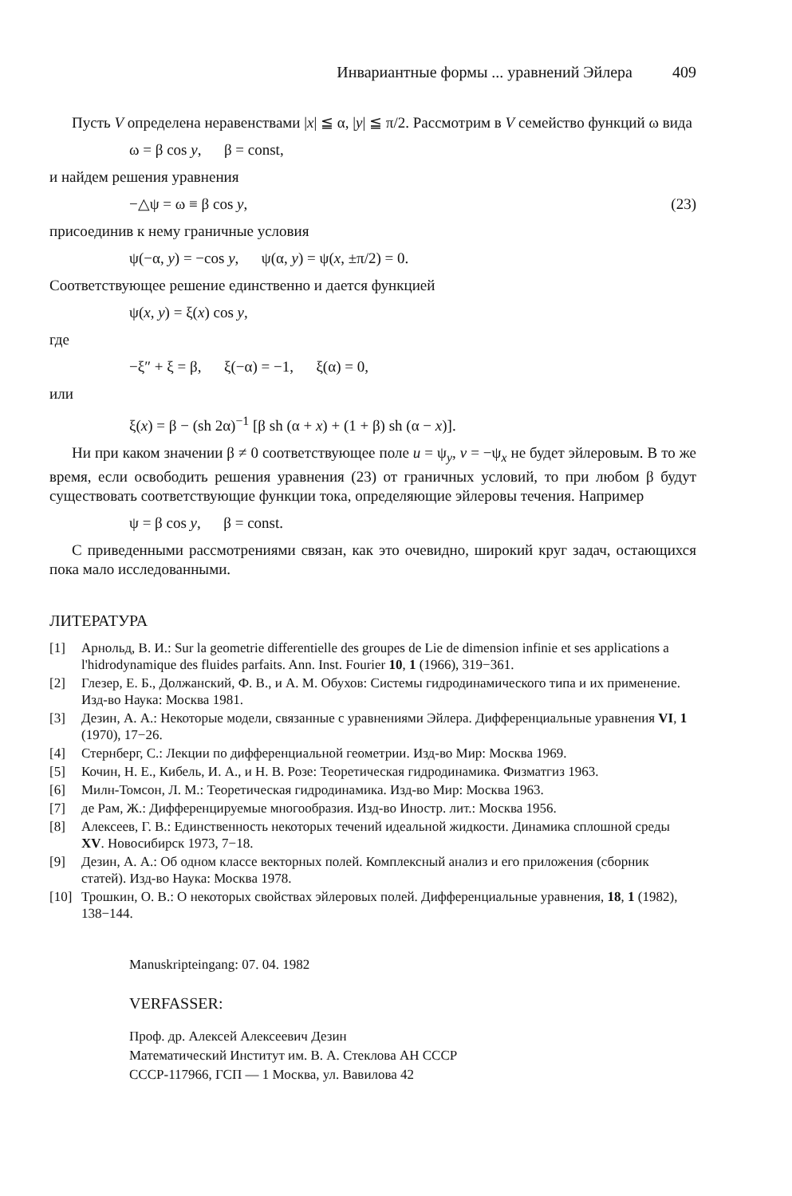Инвариантные формы ... уравнений Эйлера 409
Пусть V определена неравенствами |x| ≦ α, |y| ≦ π/2. Рассмотрим в V семейство функций ω вида
ω = β cos y, β = const,
и найдем решения уравнения
−△ψ = ω ≡ β cos y, (23)
присоединив к нему граничные условия
ψ(−α, y) = −cos y, ψ(α, y) = ψ(x, ±π/2) = 0.
Соответствующее решение единственно и дается функцией
ψ(x, y) = ξ(x) cos y,
где
−ξ″ + ξ = β, ξ(−α) = −1, ξ(α) = 0,
или
ξ(x) = β − (sh 2α)<sup>−1</sup> [β sh (α + x) + (1 + β) sh (α − x)].
Ни при каком значении β ≠ 0 соответствующее поле u = ψ<sub>y</sub>, v = −ψ<sub>x</sub> не будет эйлеровым. В то же время, если освободить решения уравнения (23) от граничных условий, то при любом β будут существовать соответствующие функции тока, определяющие эйлеровы течения. Например
ψ = β cos y, β = const.
С приведенными рассмотрениями связан, как это очевидно, широкий круг задач, остающихся пока мало исследованными.
ЛИТЕРАТУРА
[1] Арнольд, В. И.: Sur la geometrie differentielle des groupes de Lie de dimension infinie et ses applications a l'hidrodynamique des fluides parfaits. Ann. Inst. Fourier 10, 1 (1966), 319−361.
[2] Глезер, Е. Б., Должанский, Ф. В., и А. М. Обухов: Системы гидродинамического типа и их применение. Изд-во Наука: Москва 1981.
[3] Дезин, А. А.: Некоторые модели, связанные с уравнениями Эйлера. Дифференциальные уравнения VI, 1 (1970), 17−26.
[4] Стернберг, С.: Лекции по дифференциальной геометрии. Изд-во Мир: Москва 1969.
[5] Кочин, Н. Е., Кибель, И. А., и Н. В. Розе: Теоретическая гидродинамика. Физматгиз 1963.
[6] Милн-Томсон, Л. М.: Теоретическая гидродинамика. Изд-во Мир: Москва 1963.
[7] де Рам, Ж.: Дифференцируемые многообразия. Изд-во Иностр. лит.: Москва 1956.
[8] Алексеев, Г. В.: Единственность некоторых течений идеальной жидкости. Динамика сплошной среды XV. Новосибирск 1973, 7−18.
[9] Дезин, А. А.: Об одном классе векторных полей. Комплексный анализ и его приложения (сборник статей). Изд-во Наука: Москва 1978.
[10] Трошкин, О. В.: О некоторых свойствах эйлеровых полей. Дифференциальные уравнения, 18, 1 (1982), 138−144.
Manuskripteingang: 07. 04. 1982
VERFASSER:
Проф. др. Алексей Алексеевич Дезин
Математический Институт им. В. А. Стеклова АН СССР
СССР-117966, ГСП — 1 Москва, ул. Вавилова 42